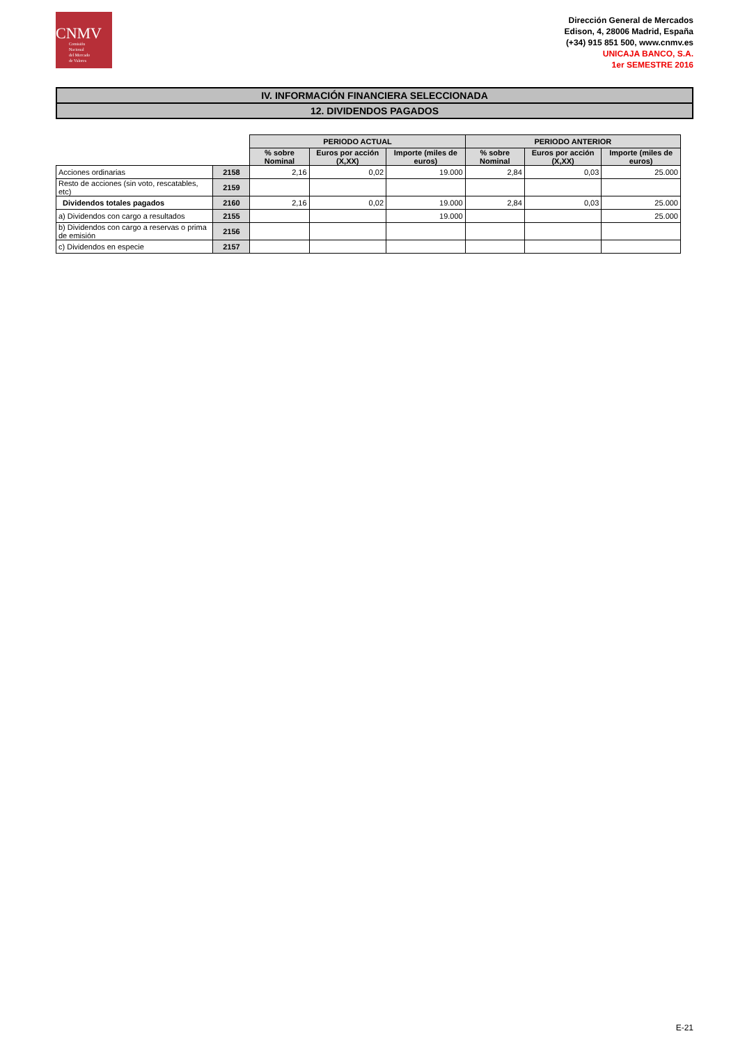CNMV
Comisión
Nacional
del Mercado
de Valores
Dirección General de Mercados
Edison, 4, 28006 Madrid, España
(+34) 915 851 500, www.cnmv.es
UNICAJA BANCO, S.A.
1er SEMESTRE 2016
IV. INFORMACIÓN FINANCIERA SELECCIONADA
12. DIVIDENDOS PAGADOS
| | | PERIODO ACTUAL | | | PERIODO ANTERIOR | | |
| | | % sobre Nominal | Euros por acción (X,XX) | Importe (miles de euros) | % sobre Nominal | Euros por acción (X,XX) | Importe (miles de euros) |
| Acciones ordinarias | 2158 | 2,16 | 0,02 | 19.000 | 2,84 | 0,03 | 25.000 |
| Resto de acciones (sin voto, rescatables, etc) | 2159 | | | | | | |
| Dividendos totales pagados | 2160 | 2,16 | 0,02 | 19.000 | 2,84 | 0,03 | 25.000 |
| a) Dividendos con cargo a resultados | 2155 | | | 19.000 | | | 25.000 |
| b) Dividendos con cargo a reservas o prima de emisión | 2156 | | | | | | |
| c) Dividendos en especie | 2157 | | | | | | |
E-21